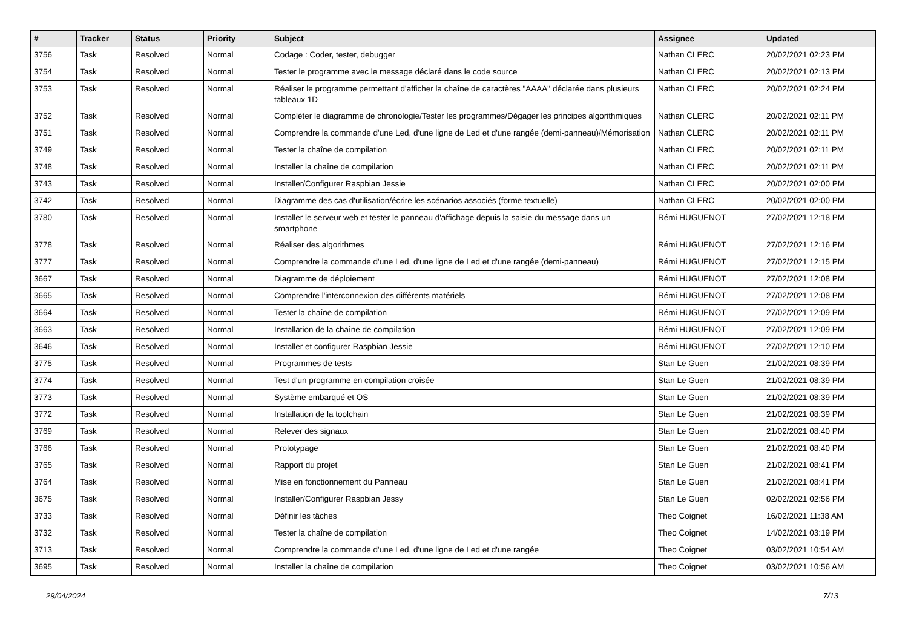| # | Tracker | Status | Priority | Subject | Assignee | Updated |
| --- | --- | --- | --- | --- | --- | --- |
| 3756 | Task | Resolved | Normal | Codage : Coder, tester, debugger | Nathan CLERC | 20/02/2021 02:23 PM |
| 3754 | Task | Resolved | Normal | Tester le programme avec le message déclaré dans le code source | Nathan CLERC | 20/02/2021 02:13 PM |
| 3753 | Task | Resolved | Normal | Réaliser le programme permettant d'afficher la chaîne de caractères "AAAA" déclarée dans plusieurs tableaux 1D | Nathan CLERC | 20/02/2021 02:24 PM |
| 3752 | Task | Resolved | Normal | Compléter le diagramme de chronologie/Tester les programmes/Dégager les principes algorithmiques | Nathan CLERC | 20/02/2021 02:11 PM |
| 3751 | Task | Resolved | Normal | Comprendre la commande d'une Led, d'une ligne de Led et d'une rangée (demi-panneau)/Mémorisation | Nathan CLERC | 20/02/2021 02:11 PM |
| 3749 | Task | Resolved | Normal | Tester la chaîne de compilation | Nathan CLERC | 20/02/2021 02:11 PM |
| 3748 | Task | Resolved | Normal | Installer la chaîne de compilation | Nathan CLERC | 20/02/2021 02:11 PM |
| 3743 | Task | Resolved | Normal | Installer/Configurer Raspbian Jessie | Nathan CLERC | 20/02/2021 02:00 PM |
| 3742 | Task | Resolved | Normal | Diagramme des cas d'utilisation/écrire les scénarios associés (forme textuelle) | Nathan CLERC | 20/02/2021 02:00 PM |
| 3780 | Task | Resolved | Normal | Installer le serveur web et tester le panneau d'affichage depuis la saisie du message dans un smartphone | Rémi HUGUENOT | 27/02/2021 12:18 PM |
| 3778 | Task | Resolved | Normal | Réaliser des algorithmes | Rémi HUGUENOT | 27/02/2021 12:16 PM |
| 3777 | Task | Resolved | Normal | Comprendre la commande d'une Led, d'une ligne de Led et d'une rangée (demi-panneau) | Rémi HUGUENOT | 27/02/2021 12:15 PM |
| 3667 | Task | Resolved | Normal | Diagramme de déploiement | Rémi HUGUENOT | 27/02/2021 12:08 PM |
| 3665 | Task | Resolved | Normal | Comprendre l'interconnexion des différents matériels | Rémi HUGUENOT | 27/02/2021 12:08 PM |
| 3664 | Task | Resolved | Normal | Tester la chaîne de compilation | Rémi HUGUENOT | 27/02/2021 12:09 PM |
| 3663 | Task | Resolved | Normal | Installation de la chaîne de compilation | Rémi HUGUENOT | 27/02/2021 12:09 PM |
| 3646 | Task | Resolved | Normal | Installer et configurer Raspbian Jessie | Rémi HUGUENOT | 27/02/2021 12:10 PM |
| 3775 | Task | Resolved | Normal | Programmes de tests | Stan Le Guen | 21/02/2021 08:39 PM |
| 3774 | Task | Resolved | Normal | Test d'un programme en compilation croisée | Stan Le Guen | 21/02/2021 08:39 PM |
| 3773 | Task | Resolved | Normal | Système embarqué et OS | Stan Le Guen | 21/02/2021 08:39 PM |
| 3772 | Task | Resolved | Normal | Installation de la toolchain | Stan Le Guen | 21/02/2021 08:39 PM |
| 3769 | Task | Resolved | Normal | Relever des signaux | Stan Le Guen | 21/02/2021 08:40 PM |
| 3766 | Task | Resolved | Normal | Prototypage | Stan Le Guen | 21/02/2021 08:40 PM |
| 3765 | Task | Resolved | Normal | Rapport du projet | Stan Le Guen | 21/02/2021 08:41 PM |
| 3764 | Task | Resolved | Normal | Mise en fonctionnement du Panneau | Stan Le Guen | 21/02/2021 08:41 PM |
| 3675 | Task | Resolved | Normal | Installer/Configurer Raspbian Jessy | Stan Le Guen | 02/02/2021 02:56 PM |
| 3733 | Task | Resolved | Normal | Définir les tâches | Theo Coignet | 16/02/2021 11:38 AM |
| 3732 | Task | Resolved | Normal | Tester la chaîne de compilation | Theo Coignet | 14/02/2021 03:19 PM |
| 3713 | Task | Resolved | Normal | Comprendre la commande d'une Led, d'une ligne de Led et d'une rangée | Theo Coignet | 03/02/2021 10:54 AM |
| 3695 | Task | Resolved | Normal | Installer la chaîne de compilation | Theo Coignet | 03/02/2021 10:56 AM |
29/04/2024 7/13